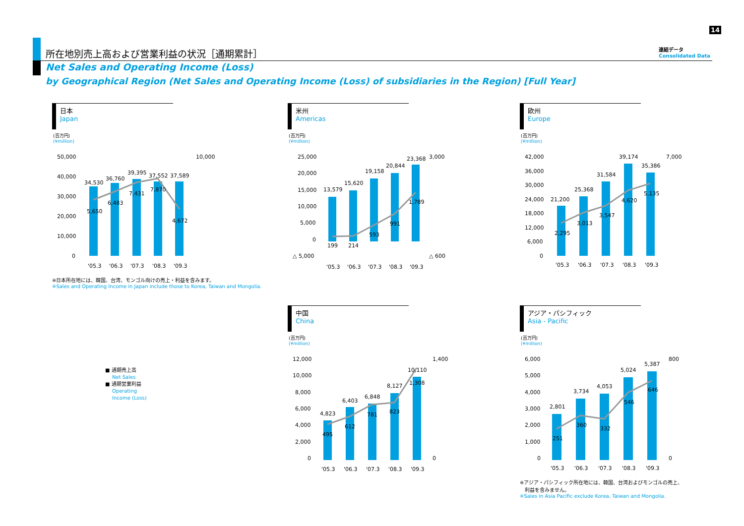所在地別売上高および営業利益の状況［通期累計］
Net Sales and Operating Income (Loss)
by Geographical Region (Net Sales and Operating Income (Loss) of subsidiaries in the Region) [Full Year]
14
連結データ
Consolidated Data
日本
Japan
(百万円)
(¥million)
50,000
10,000
40,000
30,000
20,000
10,000
0
34,530
36,760
39,395
37,552
37,589
5,650
6,483
7,431
7,870
4,672
'05.3
'06.3
'07.3
'08.3
'09.3
※日本所在地には、韓国、台湾、モンゴル向けの売上・利益を含みます。
※Sales and Operating Income in Japan include those to Korea, Taiwan and Mongolia.
米州
Americas
(百万円)
(¥million)
25,000
3,000
20,000
15,000
10,000
5,000
0
△ 5,000
△ 600
13,579
15,620
19,158
20,844
23,368
199
214
593
991
1,789
'05.3
'06.3
'07.3
'08.3
'09.3
欧州
Europe
(百万円)
(¥million)
42,000
7,000
36,000
30,000
24,000
18,000
12,000
6,000
0
21,200
25,368
31,584
39,174
35,386
2,295
3,013
3,547
4,620
5,135
'05.3
'06.3
'07.3
'08.3
'09.3
■ 通期売上高
Net Sales
■ 通期営業利益
Operating
Income (Loss)
中国
China
(百万円)
(¥million)
12,000
1,400
10,000
8,000
6,000
4,000
2,000
0
0
4,823
6,403
6,848
8,127
10,110
495
612
781
823
1,308
'05.3
'06.3
'07.3
'08.3
'09.3
アジア・パシフィック
Asia - Pacific
(百万円)
(¥million)
6,000
800
5,000
4,000
3,000
2,000
1,000
0
0
2,801
3,734
4,053
5,024
5,387
251
360
332
546
646
'05.3
'06.3
'07.3
'08.3
'09.3
※アジア・パシフィック所在地には、韓国、台湾およびモンゴルの売上、
　利益を含みません。
※Sales in Asia Pacific exclude Korea, Taiwan and Mongolia.